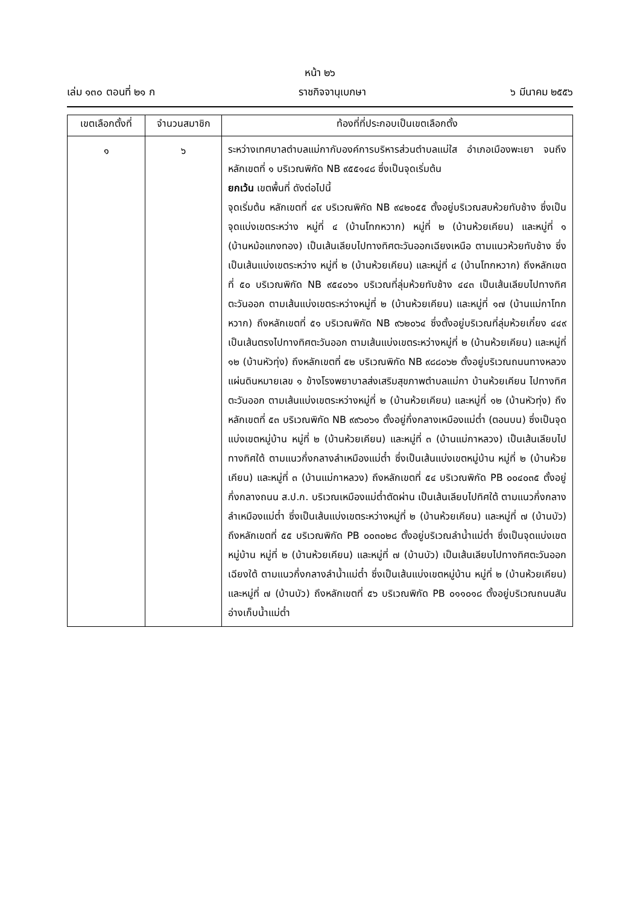หน้า ๒๖
เล่ม ๑๓๐ ตอนที่ ๒๑ ก ราชกิจจานุเบกษา ๖ มีนาคม ๒๕๕๖
| เขตเลือกตั้งที่ | จำนวนสมาชิก | ท้องที่ที่ประกอบเป็นเขตเลือกตั้ง |
| --- | --- | --- |
| ๑ | ๖ | ระหว่างเทศบาลตำบลแม่กากับองค์การบริหารส่วนตำบลแม่ใส อำเภอเมืองพะเยา จนถึงหลักเขตที่ ๑ บริเวณพิกัด NB ๙๕๕๑๔๘ ซึ่งเป็นจุดเริ่มต้น ยกเว้น เขตพื้นที่ ดังต่อไปนี้ จุดเริ่มต้น หลักเขตที่ ๔๙ บริเวณพิกัด NB ๙๔๒๐๕๕ ตั้งอยู่บริเวณสบห้วยทับช้าง ซึ่งเป็นจุดแบ่งเขตระหว่าง หมู่ที่ ๔ (บ้านโทกหวาก) หมู่ที่ ๒ (บ้านห้วยเคียน) และหมู่ที่ ๑ (บ้านหม้อแกงทอง) เป็นเส้นเลียบไปทางทิศตะวันออกเฉียงเหนือ ตามแนวห้วยทับช้าง ซึ่งเป็นเส้นแบ่งเขตระหว่าง หมู่ที่ ๒ (บ้านห้วยเคียน) และหมู่ที่ ๔ (บ้านโทกหวาก) ถึงหลักเขตที่ ๕๐ บริเวณพิกัด NB ๙๕๔๐๖๑ บริเวณที่ลุ่มห้วยทับช้าง ๔๔๓ เป็นเส้นเลียบไปทางทิศตะวันออก ตามเส้นแบ่งเขตระหว่างหมู่ที่ ๒ (บ้านห้วยเคียน) และหมู่ที่ ๑๗ (บ้านแม่กาโทกหวาก) ถึงหลักเขตที่ ๕๑ บริเวณพิกัด NB ๙๖๒๐๖๔ ซึ่งตั้งอยู่บริเวณที่ลุ่มห้วยเกี๋ยง ๔๔๙ เป็นเส้นตรงไปทางทิศตะวันออก ตามเส้นแบ่งเขตระหว่างหมู่ที่ ๒ (บ้านห้วยเคียน) และหมู่ที่ ๑๒ (บ้านหัวทุ่ง) ถึงหลักเขตที่ ๕๒ บริเวณพิกัด NB ๙๘๘๐๖๒ ตั้งอยู่บริเวณถนนทางหลวงแผ่นดินหมายเลข ๑ ข้างโรงพยาบาลส่งเสริมสุขภาพตำบลแม่กา บ้านห้วยเคียน ไปทางทิศตะวันออก ตามเส้นแบ่งเขตระหว่างหมู่ที่ ๒ (บ้านห้วยเคียน) และหมู่ที่ ๑๒ (บ้านหัวทุ่ง) ถึงหลักเขตที่ ๕๓ บริเวณพิกัด NB ๙๙๖๐๖๑ ตั้งอยู่กึ่งกลางเหมืองแม่ต๋ำ (ตอนบน) ซึ่งเป็นจุดแบ่งเขตหมู่บ้าน หมู่ที่ ๒ (บ้านห้วยเคียน) และหมู่ที่ ๓ (บ้านแม่กาหลวง) เป็นเส้นเลียบไปทางทิศใต้ ตามแนวกึ่งกลางลำเหมืองแม่ต๋ำ ซึ่งเป็นเส้นแบ่งเขตหมู่บ้าน หมู่ที่ ๒ (บ้านห้วยเคียน) และหมู่ที่ ๓ (บ้านแม่กาหลวง) ถึงหลักเขตที่ ๕๔ บริเวณพิกัด PB ๐๐๔๐๓๕ ตั้งอยู่กึ่งกลางถนน ส.ป.ก. บริเวณเหมืองแม่ต๋ำตัดผ่าน เป็นเส้นเลียบไปทิศใต้ ตามแนวกึ่งกลางลำเหมืองแม่ต๋ำ ซึ่งเป็นเส้นแบ่งเขตระหว่างหมู่ที่ ๒ (บ้านห้วยเคียน) และหมู่ที่ ๗ (บ้านบัว) ถึงหลักเขตที่ ๕๕ บริเวณพิกัด PB ๐๐๓๐๒๘ ตั้งอยู่บริเวณลำน้ำแม่ต๋ำ ซึ่งเป็นจุดแบ่งเขตหมู่บ้าน หมู่ที่ ๒ (บ้านห้วยเคียน) และหมู่ที่ ๗ (บ้านบัว) เป็นเส้นเลียบไปทางทิศตะวันออกเฉียงใต้ ตามแนวกึ่งกลางลำน้ำแม่ต๋ำ ซึ่งเป็นเส้นแบ่งเขตหมู่บ้าน หมู่ที่ ๒ (บ้านห้วยเคียน) และหมู่ที่ ๗ (บ้านบัว) ถึงหลักเขตที่ ๕๖ บริเวณพิกัด PB ๐๑๑๐๑๘ ตั้งอยู่บริเวณถนนสันอ่างเก็บน้ำแม่ต๋ำ |